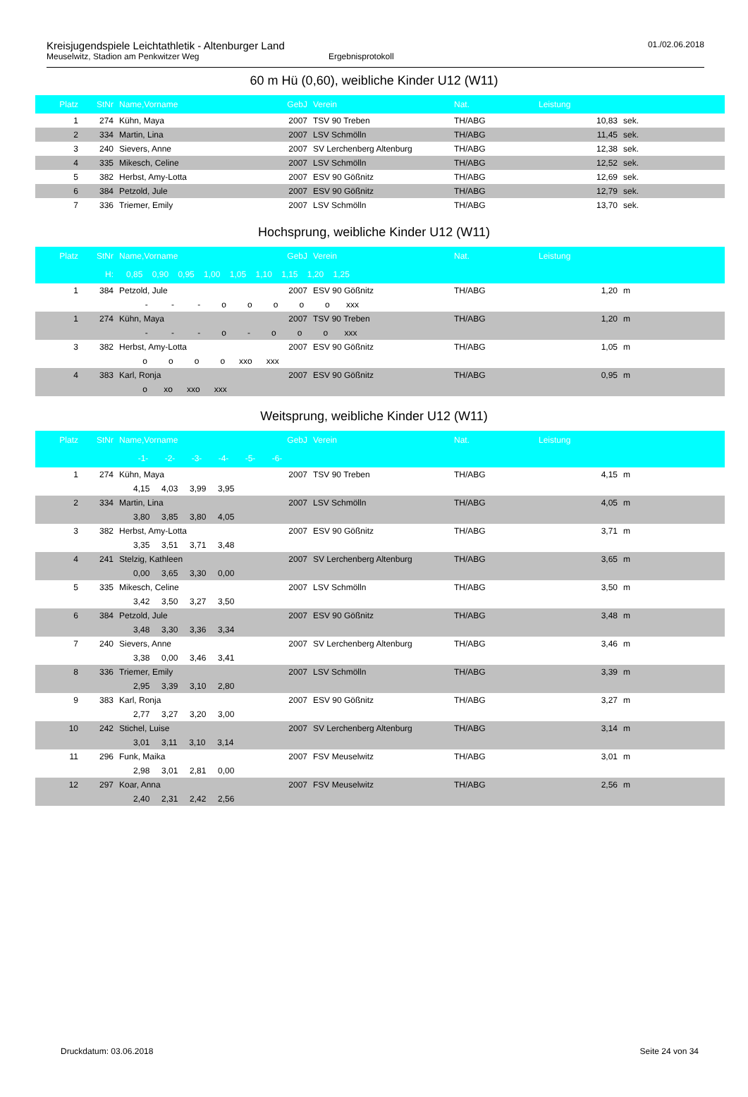Kreisjugendspiele Leichtathletik - Altenburger Land
Meuselwitz, Stadion am Penkwitzer Weg Ergebnisprotokoll
01./02.06.2018
60 m Hü (0,60), weibliche Kinder U12 (W11)
| Platz | StNr | Name,Vorname | GebJ | Verein | Nat. | Leistung | |
| --- | --- | --- | --- | --- | --- | --- | --- |
| 1 | 274 | Kühn, Maya | 2007 | TSV 90 Treben | TH/ABG | 10,83 | sek. |
| 2 | 334 | Martin, Lina | 2007 | LSV Schmölln | TH/ABG | 11,45 | sek. |
| 3 | 240 | Sievers, Anne | 2007 | SV Lerchenberg Altenburg | TH/ABG | 12,38 | sek. |
| 4 | 335 | Mikesch, Celine | 2007 | LSV Schmölln | TH/ABG | 12,52 | sek. |
| 5 | 382 | Herbst, Amy-Lotta | 2007 | ESV 90 Gößnitz | TH/ABG | 12,69 | sek. |
| 6 | 384 | Petzold, Jule | 2007 | ESV 90 Gößnitz | TH/ABG | 12,79 | sek. |
| 7 | 336 | Triemer, Emily | 2007 | LSV Schmölln | TH/ABG | 13,70 | sek. |
Hochsprung, weibliche Kinder U12 (W11)
| Platz | StNr | Name,Vorname | GebJ | Verein | Nat. | Leistung | |
| --- | --- | --- | --- | --- | --- | --- | --- |
| | H: | 0,85 0,90 0,95 1,00 1,05 1,10 1,15 1,20 1,25 | | | | | |
| 1 | 384 | Petzold, Jule | 2007 | ESV 90 Gößnitz | TH/ABG | 1,20 | m |
| | | - - - o o o o o xxx | | | | | |
| 1 | 274 | Kühn, Maya | 2007 | TSV 90 Treben | TH/ABG | 1,20 | m |
| | | - - - o - o o o xxx | | | | | |
| 3 | 382 | Herbst, Amy-Lotta | 2007 | ESV 90 Gößnitz | TH/ABG | 1,05 | m |
| | | o o o o xxo xxx | | | | | |
| 4 | 383 | Karl, Ronja | 2007 | ESV 90 Gößnitz | TH/ABG | 0,95 | m |
| | | o xo xxo xxx | | | | | |
Weitsprung, weibliche Kinder U12 (W11)
| Platz | StNr | Name,Vorname | GebJ | Verein | Nat. | Leistung | |
| --- | --- | --- | --- | --- | --- | --- | --- |
| | | -1- -2- -3- -4- -5- -6- | | | | | |
| 1 | 274 | Kühn, Maya | 2007 | TSV 90 Treben | TH/ABG | 4,15 | m |
| | | 4,15 4,03 3,99 3,95 | | | | | |
| 2 | 334 | Martin, Lina | 2007 | LSV Schmölln | TH/ABG | 4,05 | m |
| | | 3,80 3,85 3,80 4,05 | | | | | |
| 3 | 382 | Herbst, Amy-Lotta | 2007 | ESV 90 Gößnitz | TH/ABG | 3,71 | m |
| | | 3,35 3,51 3,71 3,48 | | | | | |
| 4 | 241 | Stelzig, Kathleen | 2007 | SV Lerchenberg Altenburg | TH/ABG | 3,65 | m |
| | | 0,00 3,65 3,30 0,00 | | | | | |
| 5 | 335 | Mikesch, Celine | 2007 | LSV Schmölln | TH/ABG | 3,50 | m |
| | | 3,42 3,50 3,27 3,50 | | | | | |
| 6 | 384 | Petzold, Jule | 2007 | ESV 90 Gößnitz | TH/ABG | 3,48 | m |
| | | 3,48 3,30 3,36 3,34 | | | | | |
| 7 | 240 | Sievers, Anne | 2007 | SV Lerchenberg Altenburg | TH/ABG | 3,46 | m |
| | | 3,38 0,00 3,46 3,41 | | | | | |
| 8 | 336 | Triemer, Emily | 2007 | LSV Schmölln | TH/ABG | 3,39 | m |
| | | 2,95 3,39 3,10 2,80 | | | | | |
| 9 | 383 | Karl, Ronja | 2007 | ESV 90 Gößnitz | TH/ABG | 3,27 | m |
| | | 2,77 3,27 3,20 3,00 | | | | | |
| 10 | 242 | Stichel, Luise | 2007 | SV Lerchenberg Altenburg | TH/ABG | 3,14 | m |
| | | 3,01 3,11 3,10 3,14 | | | | | |
| 11 | 296 | Funk, Maika | 2007 | FSV Meuselwitz | TH/ABG | 3,01 | m |
| | | 2,98 3,01 2,81 0,00 | | | | | |
| 12 | 297 | Koar, Anna | 2007 | FSV Meuselwitz | TH/ABG | 2,56 | m |
| | | 2,40 2,31 2,42 2,56 | | | | | |
Druckdatum: 03.06.2018 Seite 24 von 34